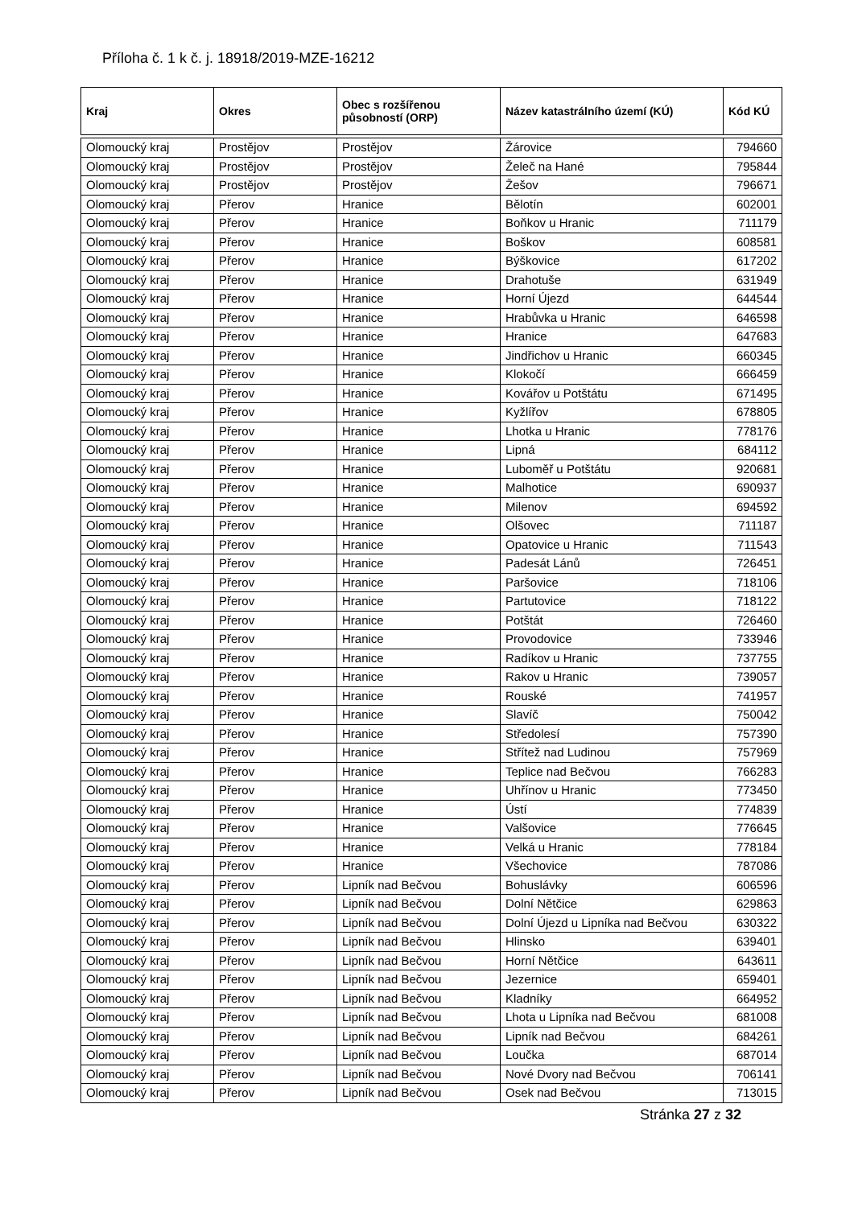Příloha č. 1 k č. j. 18918/2019-MZE-16212
| Kraj | Okres | Obec s rozšířenou působností (ORP) | Název katastrálního území (KÚ) | Kód KÚ |
| --- | --- | --- | --- | --- |
| Olomoucký kraj | Prostějov | Prostějov | Žárovice | 794660 |
| Olomoucký kraj | Prostějov | Prostějov | Želeč na Hané | 795844 |
| Olomoucký kraj | Prostějov | Prostějov | Žešov | 796671 |
| Olomoucký kraj | Přerov | Hranice | Bělotín | 602001 |
| Olomoucký kraj | Přerov | Hranice | Boňkov u Hranic | 711179 |
| Olomoucký kraj | Přerov | Hranice | Boškov | 608581 |
| Olomoucký kraj | Přerov | Hranice | Býškovice | 617202 |
| Olomoucký kraj | Přerov | Hranice | Drahotuše | 631949 |
| Olomoucký kraj | Přerov | Hranice | Horní Újezd | 644544 |
| Olomoucký kraj | Přerov | Hranice | Hrabůvka u Hranic | 646598 |
| Olomoucký kraj | Přerov | Hranice | Hranice | 647683 |
| Olomoucký kraj | Přerov | Hranice | Jindřichov u Hranic | 660345 |
| Olomoucký kraj | Přerov | Hranice | Klokočí | 666459 |
| Olomoucký kraj | Přerov | Hranice | Kovářov u Potštátu | 671495 |
| Olomoucký kraj | Přerov | Hranice | Kyžlířov | 678805 |
| Olomoucký kraj | Přerov | Hranice | Lhotka u Hranic | 778176 |
| Olomoucký kraj | Přerov | Hranice | Lipná | 684112 |
| Olomoucký kraj | Přerov | Hranice | Luboměř u Potštátu | 920681 |
| Olomoucký kraj | Přerov | Hranice | Malhotice | 690937 |
| Olomoucký kraj | Přerov | Hranice | Milenov | 694592 |
| Olomoucký kraj | Přerov | Hranice | Olšovec | 711187 |
| Olomoucký kraj | Přerov | Hranice | Opatovice u Hranic | 711543 |
| Olomoucký kraj | Přerov | Hranice | Padesát Lánů | 726451 |
| Olomoucký kraj | Přerov | Hranice | Paršovice | 718106 |
| Olomoucký kraj | Přerov | Hranice | Partutovice | 718122 |
| Olomoucký kraj | Přerov | Hranice | Potštát | 726460 |
| Olomoucký kraj | Přerov | Hranice | Provodovice | 733946 |
| Olomoucký kraj | Přerov | Hranice | Radíkov u Hranic | 737755 |
| Olomoucký kraj | Přerov | Hranice | Rakov u Hranic | 739057 |
| Olomoucký kraj | Přerov | Hranice | Rouské | 741957 |
| Olomoucký kraj | Přerov | Hranice | Slavíč | 750042 |
| Olomoucký kraj | Přerov | Hranice | Středolesí | 757390 |
| Olomoucký kraj | Přerov | Hranice | Střítež nad Ludinou | 757969 |
| Olomoucký kraj | Přerov | Hranice | Teplice nad Bečvou | 766283 |
| Olomoucký kraj | Přerov | Hranice | Uhřínov u Hranic | 773450 |
| Olomoucký kraj | Přerov | Hranice | Ústí | 774839 |
| Olomoucký kraj | Přerov | Hranice | Valšovice | 776645 |
| Olomoucký kraj | Přerov | Hranice | Velká u Hranic | 778184 |
| Olomoucký kraj | Přerov | Hranice | Všechovice | 787086 |
| Olomoucký kraj | Přerov | Lipník nad Bečvou | Bohuslávky | 606596 |
| Olomoucký kraj | Přerov | Lipník nad Bečvou | Dolní Nětčice | 629863 |
| Olomoucký kraj | Přerov | Lipník nad Bečvou | Dolní Újezd u Lipníka nad Bečvou | 630322 |
| Olomoucký kraj | Přerov | Lipník nad Bečvou | Hlinsko | 639401 |
| Olomoucký kraj | Přerov | Lipník nad Bečvou | Horní Nětčice | 643611 |
| Olomoucký kraj | Přerov | Lipník nad Bečvou | Jezernice | 659401 |
| Olomoucký kraj | Přerov | Lipník nad Bečvou | Kladníky | 664952 |
| Olomoucký kraj | Přerov | Lipník nad Bečvou | Lhota u Lipníka nad Bečvou | 681008 |
| Olomoucký kraj | Přerov | Lipník nad Bečvou | Lipník nad Bečvou | 684261 |
| Olomoucký kraj | Přerov | Lipník nad Bečvou | Loučka | 687014 |
| Olomoucký kraj | Přerov | Lipník nad Bečvou | Nové Dvory nad Bečvou | 706141 |
| Olomoucký kraj | Přerov | Lipník nad Bečvou | Osek nad Bečvou | 713015 |
Stránka 27 z 32